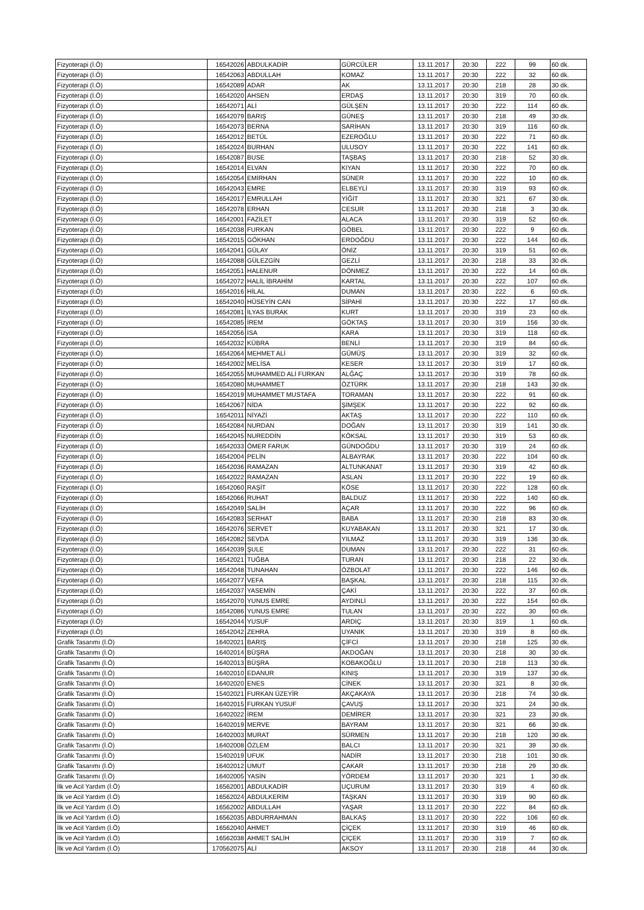| Fizyoterapi (İ.Ö) | 16542026 | ABDULKADİR | GÜRCÜLER | 13.11.2017 | 20:30 | 222 | 99 | 60 dk. |
| Fizyoterapi (İ.Ö) | 16542063 | ABDULLAH | KOMAZ | 13.11.2017 | 20:30 | 222 | 32 | 60 dk. |
| Fizyoterapi (İ.Ö) | 16542089 | ADAR | AK | 13.11.2017 | 20:30 | 218 | 28 | 30 dk. |
| Fizyoterapi (İ.Ö) | 16542020 | AHSEN | ERDAŞ | 13.11.2017 | 20:30 | 319 | 70 | 60 dk. |
| Fizyoterapi (İ.Ö) | 16542071 | ALİ | GÜLŞEN | 13.11.2017 | 20:30 | 222 | 114 | 60 dk. |
| Fizyoterapi (İ.Ö) | 16542079 | BARIŞ | GÜNEŞ | 13.11.2017 | 20:30 | 218 | 49 | 30 dk. |
| Fizyoterapi (İ.Ö) | 16542073 | BERNA | SARİHAN | 13.11.2017 | 20:30 | 319 | 116 | 60 dk. |
| Fizyoterapi (İ.Ö) | 16542012 | BETÜL | EZEROĞLU | 13.11.2017 | 20:30 | 222 | 71 | 60 dk. |
| Fizyoterapi (İ.Ö) | 16542024 | BURHAN | ULUSOY | 13.11.2017 | 20:30 | 222 | 141 | 60 dk. |
| Fizyoterapi (İ.Ö) | 16542087 | BUSE | TAŞBAŞ | 13.11.2017 | 20:30 | 218 | 52 | 30 dk. |
| Fizyoterapi (İ.Ö) | 16542014 | ELVAN | KIYAN | 13.11.2017 | 20:30 | 222 | 70 | 60 dk. |
| Fizyoterapi (İ.Ö) | 16542054 | EMİRHAN | SÜNER | 13.11.2017 | 20:30 | 222 | 10 | 60 dk. |
| Fizyoterapi (İ.Ö) | 16542043 | EMRE | ELBEYLİ | 13.11.2017 | 20:30 | 319 | 93 | 60 dk. |
| Fizyoterapi (İ.Ö) | 16542017 | EMRULLAH | YİĞİT | 13.11.2017 | 20:30 | 321 | 67 | 30 dk. |
| Fizyoterapi (İ.Ö) | 16542078 | ERHAN | CESUR | 13.11.2017 | 20:30 | 218 | 3 | 30 dk. |
| Fizyoterapi (İ.Ö) | 16542001 | FAZİLET | ALACA | 13.11.2017 | 20:30 | 319 | 52 | 60 dk. |
| Fizyoterapi (İ.Ö) | 16542038 | FURKAN | GÖBEL | 13.11.2017 | 20:30 | 222 | 9 | 60 dk. |
| Fizyoterapi (İ.Ö) | 16542015 | GÖKHAN | ERDOĞDU | 13.11.2017 | 20:30 | 222 | 144 | 60 dk. |
| Fizyoterapi (İ.Ö) | 16542041 | GÜLAY | ÖNİZ | 13.11.2017 | 20:30 | 319 | 51 | 60 dk. |
| Fizyoterapi (İ.Ö) | 16542088 | GÜLEZGİN | GEZLİ | 13.11.2017 | 20:30 | 218 | 33 | 30 dk. |
| Fizyoterapi (İ.Ö) | 16542051 | HALENUR | DÖNMEZ | 13.11.2017 | 20:30 | 222 | 14 | 60 dk. |
| Fizyoterapi (İ.Ö) | 16542072 | HALİL İBRAHİM | KARTAL | 13.11.2017 | 20:30 | 222 | 107 | 60 dk. |
| Fizyoterapi (İ.Ö) | 16542016 | HİLAL | DUMAN | 13.11.2017 | 20:30 | 222 | 6 | 60 dk. |
| Fizyoterapi (İ.Ö) | 16542040 | HÜSEYİN CAN | SİPAHİ | 13.11.2017 | 20:30 | 222 | 17 | 60 dk. |
| Fizyoterapi (İ.Ö) | 16542081 | İLYAS BURAK | KURT | 13.11.2017 | 20:30 | 319 | 23 | 60 dk. |
| Fizyoterapi (İ.Ö) | 16542085 | İREM | GÖKTAŞ | 13.11.2017 | 20:30 | 319 | 156 | 30 dk. |
| Fizyoterapi (İ.Ö) | 16542056 | İSA | KARA | 13.11.2017 | 20:30 | 319 | 118 | 60 dk. |
| Fizyoterapi (İ.Ö) | 16542032 | KÜBRA | BENLİ | 13.11.2017 | 20:30 | 319 | 84 | 60 dk. |
| Fizyoterapi (İ.Ö) | 16542064 | MEHMET ALİ | GÜMÜŞ | 13.11.2017 | 20:30 | 319 | 32 | 60 dk. |
| Fizyoterapi (İ.Ö) | 16542002 | MELİSA | KESER | 13.11.2017 | 20:30 | 319 | 17 | 60 dk. |
| Fizyoterapi (İ.Ö) | 16542055 | MUHAMMED ALİ FURKAN | ALĞAÇ | 13.11.2017 | 20:30 | 319 | 78 | 60 dk. |
| Fizyoterapi (İ.Ö) | 16542080 | MUHAMMET | ÖZTÜRK | 13.11.2017 | 20:30 | 218 | 143 | 30 dk. |
| Fizyoterapi (İ.Ö) | 16542019 | MUHAMMET MUSTAFA | TORAMAN | 13.11.2017 | 20:30 | 222 | 91 | 60 dk. |
| Fizyoterapi (İ.Ö) | 16542067 | NİDA | ŞİMŞEK | 13.11.2017 | 20:30 | 222 | 92 | 60 dk. |
| Fizyoterapi (İ.Ö) | 16542011 | NİYAZİ | AKTAŞ | 13.11.2017 | 20:30 | 222 | 110 | 60 dk. |
| Fizyoterapi (İ.Ö) | 16542084 | NURDAN | DOĞAN | 13.11.2017 | 20:30 | 319 | 141 | 30 dk. |
| Fizyoterapi (İ.Ö) | 16542045 | NUREDDİN | KÖKSAL | 13.11.2017 | 20:30 | 319 | 53 | 60 dk. |
| Fizyoterapi (İ.Ö) | 16542033 | ÖMER FARUK | GÜNDOĞDU | 13.11.2017 | 20:30 | 319 | 24 | 60 dk. |
| Fizyoterapi (İ.Ö) | 16542004 | PELİN | ALBAYRAK | 13.11.2017 | 20:30 | 222 | 104 | 60 dk. |
| Fizyoterapi (İ.Ö) | 16542036 | RAMAZAN | ALTUNKANAT | 13.11.2017 | 20:30 | 319 | 42 | 60 dk. |
| Fizyoterapi (İ.Ö) | 16542022 | RAMAZAN | ASLAN | 13.11.2017 | 20:30 | 222 | 19 | 60 dk. |
| Fizyoterapi (İ.Ö) | 16542060 | RAŞİT | KÖSE | 13.11.2017 | 20:30 | 222 | 128 | 60 dk. |
| Fizyoterapi (İ.Ö) | 16542066 | RUHAT | BALDUZ | 13.11.2017 | 20:30 | 222 | 140 | 60 dk. |
| Fizyoterapi (İ.Ö) | 16542049 | SALİH | AÇAR | 13.11.2017 | 20:30 | 222 | 96 | 60 dk. |
| Fizyoterapi (İ.Ö) | 16542083 | SERHAT | BABA | 13.11.2017 | 20:30 | 218 | 83 | 30 dk. |
| Fizyoterapi (İ.Ö) | 16542076 | SERVET | KUYABAKAN | 13.11.2017 | 20:30 | 321 | 17 | 30 dk. |
| Fizyoterapi (İ.Ö) | 16542082 | SEVDA | YILMAZ | 13.11.2017 | 20:30 | 319 | 136 | 30 dk. |
| Fizyoterapi (İ.Ö) | 16542039 | ŞULE | DUMAN | 13.11.2017 | 20:30 | 222 | 31 | 60 dk. |
| Fizyoterapi (İ.Ö) | 16542021 | TUĞBA | TURAN | 13.11.2017 | 20:30 | 218 | 22 | 30 dk. |
| Fizyoterapi (İ.Ö) | 16542048 | TUNAHAN | ÖZBOLAT | 13.11.2017 | 20:30 | 222 | 146 | 60 dk. |
| Fizyoterapi (İ.Ö) | 16542077 | VEFA | BAŞKAL | 13.11.2017 | 20:30 | 218 | 115 | 30 dk. |
| Fizyoterapi (İ.Ö) | 16542037 | YASEMİN | ÇAKİ | 13.11.2017 | 20:30 | 222 | 37 | 60 dk. |
| Fizyoterapi (İ.Ö) | 16542070 | YUNUS EMRE | AYDINLİ | 13.11.2017 | 20:30 | 222 | 154 | 60 dk. |
| Fizyoterapi (İ.Ö) | 16542086 | YUNUS EMRE | TULAN | 13.11.2017 | 20:30 | 222 | 30 | 60 dk. |
| Fizyoterapi (İ.Ö) | 16542044 | YUSUF | ARDIÇ | 13.11.2017 | 20:30 | 319 | 1 | 60 dk. |
| Fizyoterapi (İ.Ö) | 16542042 | ZEHRA | UYANIK | 13.11.2017 | 20:30 | 319 | 8 | 60 dk. |
| Grafik Tasarımı (İ.Ö) | 16402021 | BARIŞ | ÇİFCİ | 13.11.2017 | 20:30 | 218 | 125 | 30 dk. |
| Grafik Tasarımı (İ.Ö) | 16402014 | BÜŞRA | AKDOĞAN | 13.11.2017 | 20:30 | 218 | 30 | 30 dk. |
| Grafik Tasarımı (İ.Ö) | 16402013 | BÜŞRA | KOBAKOĞLU | 13.11.2017 | 20:30 | 218 | 113 | 30 dk. |
| Grafik Tasarımı (İ.Ö) | 16402010 | EDANUR | KINIŞ | 13.11.2017 | 20:30 | 319 | 137 | 30 dk. |
| Grafik Tasarımı (İ.Ö) | 16402020 | ENES | CİNEK | 13.11.2017 | 20:30 | 321 | 8 | 30 dk. |
| Grafik Tasarımı (İ.Ö) | 15402021 | FURKAN ÜZEYİR | AKÇAKAYA | 13.11.2017 | 20:30 | 218 | 74 | 30 dk. |
| Grafik Tasarımı (İ.Ö) | 16402015 | FURKAN YUSUF | ÇAVUŞ | 13.11.2017 | 20:30 | 321 | 24 | 30 dk. |
| Grafik Tasarımı (İ.Ö) | 16402022 | İREM | DEMİRER | 13.11.2017 | 20:30 | 321 | 23 | 30 dk. |
| Grafik Tasarımı (İ.Ö) | 16402019 | MERVE | BAYRAM | 13.11.2017 | 20:30 | 321 | 66 | 30 dk. |
| Grafik Tasarımı (İ.Ö) | 16402003 | MURAT | SÜRMEN | 13.11.2017 | 20:30 | 218 | 120 | 30 dk. |
| Grafik Tasarımı (İ.Ö) | 16402008 | ÖZLEM | BALCI | 13.11.2017 | 20:30 | 321 | 39 | 30 dk. |
| Grafik Tasarımı (İ.Ö) | 15402019 | UFUK | NADİR | 13.11.2017 | 20:30 | 218 | 101 | 30 dk. |
| Grafik Tasarımı (İ.Ö) | 16402012 | UMUT | ÇAKAR | 13.11.2017 | 20:30 | 218 | 29 | 30 dk. |
| Grafik Tasarımı (İ.Ö) | 16402005 | YASİN | YÖRDEM | 13.11.2017 | 20:30 | 321 | 1 | 30 dk. |
| İlk ve Acil Yardım (İ.Ö) | 16562001 | ABDULKADİR | UÇURUM | 13.11.2017 | 20:30 | 319 | 4 | 60 dk. |
| İlk ve Acil Yardım (İ.Ö) | 16562024 | ABDULKERİM | TAŞKAN | 13.11.2017 | 20:30 | 319 | 90 | 60 dk. |
| İlk ve Acil Yardım (İ.Ö) | 16562002 | ABDULLAH | YAŞAR | 13.11.2017 | 20:30 | 222 | 84 | 60 dk. |
| İlk ve Acil Yardım (İ.Ö) | 16562035 | ABDURRAHMAN | BALKAŞ | 13.11.2017 | 20:30 | 222 | 106 | 60 dk. |
| İlk ve Acil Yardım (İ.Ö) | 16562040 | AHMET | ÇİÇEK | 13.11.2017 | 20:30 | 319 | 46 | 60 dk. |
| İlk ve Acil Yardım (İ.Ö) | 16562038 | AHMET SALİH | ÇİÇEK | 13.11.2017 | 20:30 | 319 | 7 | 60 dk. |
| İlk ve Acil Yardım (İ.Ö) | 170562075 | ALİ | AKSOY | 13.11.2017 | 20:30 | 218 | 44 | 30 dk. |